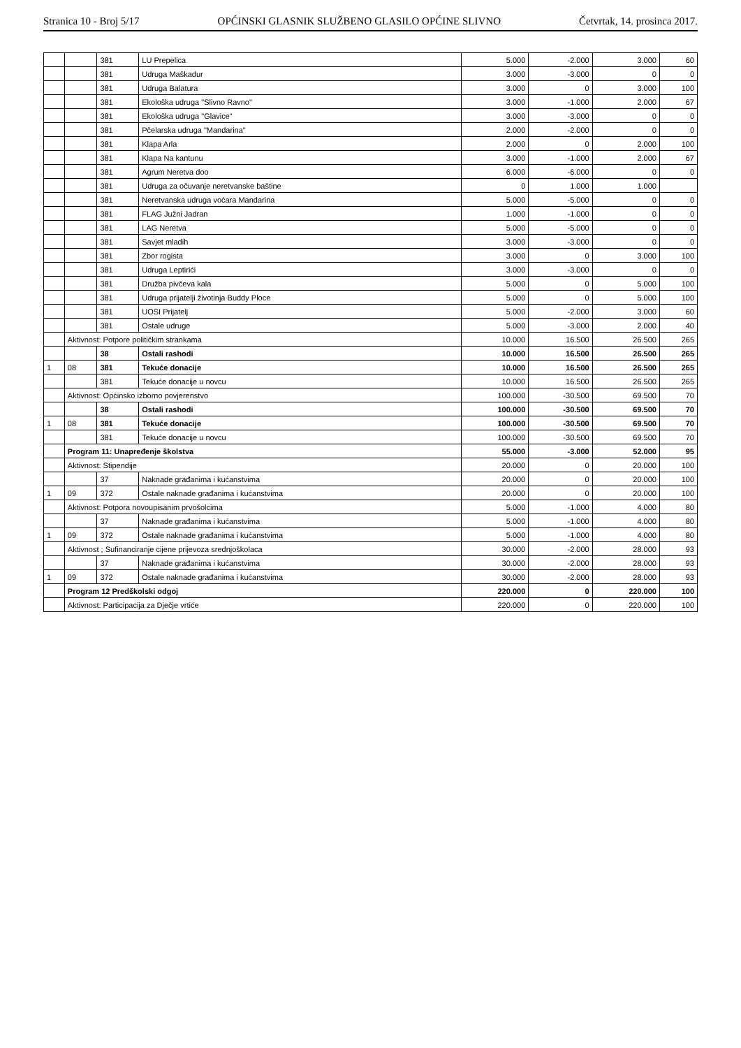Stranica 10 - Broj 5/17 OPĆINSKI GLASNIK SLUŽBENO GLASILO OPĆINE SLIVNO Četvrtak, 14. prosinca 2017.
| | | 381 | LU Prepelica | 5.000 | -2.000 | 3.000 | 60 |
| | | 381 | Udruga Maškadur | 3.000 | -3.000 | 0 | 0 |
| | | 381 | Udruga Balatura | 3.000 | 0 | 3.000 | 100 |
| | | 381 | Ekološka udruga "Slivno Ravno" | 3.000 | -1.000 | 2.000 | 67 |
| | | 381 | Ekološka udruga "Glavice" | 3.000 | -3.000 | 0 | 0 |
| | | 381 | Pčelarska udruga "Mandarina" | 2.000 | -2.000 | 0 | 0 |
| | | 381 | Klapa Arla | 2.000 | 0 | 2.000 | 100 |
| | | 381 | Klapa Na kantunu | 3.000 | -1.000 | 2.000 | 67 |
| | | 381 | Agrum Neretva doo | 6.000 | -6.000 | 0 | 0 |
| | | 381 | Udruga za očuvanje neretvanske baštine | 0 | 1.000 | 1.000 | |
| | | 381 | Neretvanska udruga voćara Mandarina | 5.000 | -5.000 | 0 | 0 |
| | | 381 | FLAG Južni Jadran | 1.000 | -1.000 | 0 | 0 |
| | | 381 | LAG Neretva | 5.000 | -5.000 | 0 | 0 |
| | | 381 | Savjet mladih | 3.000 | -3.000 | 0 | 0 |
| | | 381 | Zbor rogista | 3.000 | 0 | 3.000 | 100 |
| | | 381 | Udruga Leptirići | 3.000 | -3.000 | 0 | 0 |
| | | 381 | Družba pivčeva kala | 5.000 | 0 | 5.000 | 100 |
| | | 381 | Udruga prijatelji životinja Buddy Ploce | 5.000 | 0 | 5.000 | 100 |
| | | 381 | UOSI Prijatelj | 5.000 | -2.000 | 3.000 | 60 |
| | | 381 | Ostale udruge | 5.000 | -3.000 | 2.000 | 40 |
| | Aktivnost: Potpore političkim strankama | | | 10.000 | 16.500 | 26.500 | 265 |
| | | 38 | Ostali rashodi | 10.000 | 16.500 | 26.500 | 265 |
| 1 | 08 | 381 | Tekuće donacije | 10.000 | 16.500 | 26.500 | 265 |
| | | 381 | Tekuće donacije u novcu | 10.000 | 16.500 | 26.500 | 265 |
| | Aktivnost: Općinsko izborno povjerenstvo | | | 100.000 | -30.500 | 69.500 | 70 |
| | | 38 | Ostali rashodi | 100.000 | -30.500 | 69.500 | 70 |
| 1 | 08 | 381 | Tekuće donacije | 100.000 | -30.500 | 69.500 | 70 |
| | | 381 | Tekuće donacije u novcu | 100.000 | -30.500 | 69.500 | 70 |
| | Program 11: Unapređenje školstva | | | 55.000 | -3.000 | 52.000 | 95 |
| | Aktivnost: Stipendije | | | 20.000 | 0 | 20.000 | 100 |
| | | 37 | Naknade građanima i kućanstvima | 20.000 | 0 | 20.000 | 100 |
| 1 | 09 | 372 | Ostale naknade građanima i kućanstvima | 20.000 | 0 | 20.000 | 100 |
| | Aktivnost: Potpora novoupisanim prvošolcima | | | 5.000 | -1.000 | 4.000 | 80 |
| | | 37 | Naknade građanima i kućanstvima | 5.000 | -1.000 | 4.000 | 80 |
| 1 | 09 | 372 | Ostale naknade građanima i kućanstvima | 5.000 | -1.000 | 4.000 | 80 |
| | Aktivnost ; Sufinanciranje cijene prijevoza srednjoškolaca | | | 30.000 | -2.000 | 28.000 | 93 |
| | | 37 | Naknade građanima i kućanstvima | 30.000 | -2.000 | 28.000 | 93 |
| 1 | 09 | 372 | Ostale naknade građanima i kućanstvima | 30.000 | -2.000 | 28.000 | 93 |
| | Program 12 Predškolski odgoj | | | 220.000 | 0 | 220.000 | 100 |
| | Aktivnost: Participacija za Dječje vrtiće | | | 220.000 | 0 | 220.000 | 100 |